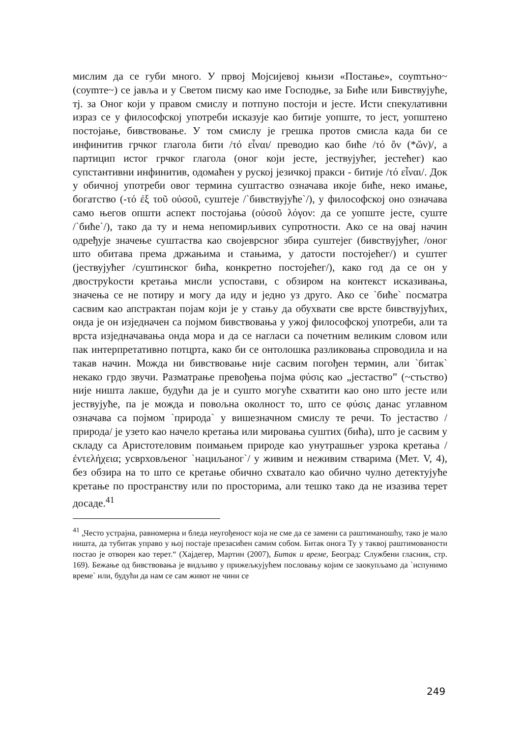мислим да се губи много. У првој Мојсијевој књизи «Постање», соуmтьно~ (соуmте~) се јавља и у Светом писму као име Господње, за Биће или Бивствујуће, тј. за Оног који у правом смислу и потпуно постоји и јесте. Исти спекулативни израз се у философској употреби исказује као битије уопште, то јест, уопштено постојање, бивствовање. У том смислу је грешка протов смисла када би се инфинитив грчког глагола бити /τό εἶναι/ преводио као биће /τό ὄν (*ὤν)/, а партицип истог грчког глагола (оног који јесте, јествујућег, јестећег) као супстантивни инфинитив, одомаћен у руској језичкој пракси - битије /τό εἶναι/. Док у обичној употреби овог термина суштаство означава икоје биће, неко имање, богатство (-τό ἐξ τοῦ οὐσοῦ, суштеје /`бивствујуће`/), у философској оно означава само његов општи аспект постојања (οὐσοῦ λόγον: да се уопште јесте, суште /`биће`/), тако да ту и нема непомирљивих супротности. Ако се на овај начин одређује значење суштаства као својеврсног збира суштејег (бивствујућег, /оног што обитава према држањима и стањима, у датости постојећег/) и суштег (јествујућег /суштинског бића, конкретно постојећег/), како год да се он у двоструkости кретања мисли успостави, с обзиром на контекст исказивања, значења се не потиру и могу да иду и једно уз друго. Ако се `биће` посматра сасвим као апстрактан појам који је у стању да обухвати све врсте бивствујућих, онда је он изједначен са појмом бивствовања у ужој философској употреби, али та врста изједначавања онда мора и да се нагласи са почетним великим словом или пак интерпретативно потцрта, како би се онтолошка разликовања спроводила и на такав начин. Можда ни бивствовање није сасвим погођен термин, али `битак` некако грдо звучи. Разматрање превођења појма φύσις као „јестаство” (~стьство) није ништа лакше, будући да је и сушто могуће схватити као оно што јесте или јествујуће, па је можда и повољна околност то, што се φύσις данас углавном означава са појмом `природа` у вишезначном смислу те речи. То јестаство /природа/ је узето као начело кретања или мировања суштих (бића), што је сасвим у складу са Аристотеловим поимањем природе као унутрашњег узрока кретања /ἐντελήχεια; усврховљеног `нациљаног`/ у живим и неживим стварима (Мет. V, 4), без обзира на то што се кретање обично схватало као обично чулно детектујуће кретање по пространству или по просторима, али тешко тако да не изазива терет досаде.<sup>41</sup>
<sup>41</sup> „Често устрајна, равномерна и бледа неугођеност која не сме да се замени са раштиманошћу, тако је мало ништа, да тубитак управо у њој постаје презасићен самим собом. Битак онога Ту у таквој раштимованости постао је отворен као терет.“ (Хајдегер, Мартин (2007), Битак и време, Београд: Службени гласник, стр. 169). Бежање од бивствовања је видљиво у прижељкујућем пословању којим се заокупљамо да `испунимо време` или, будући да нам се сам живот не чини се
249